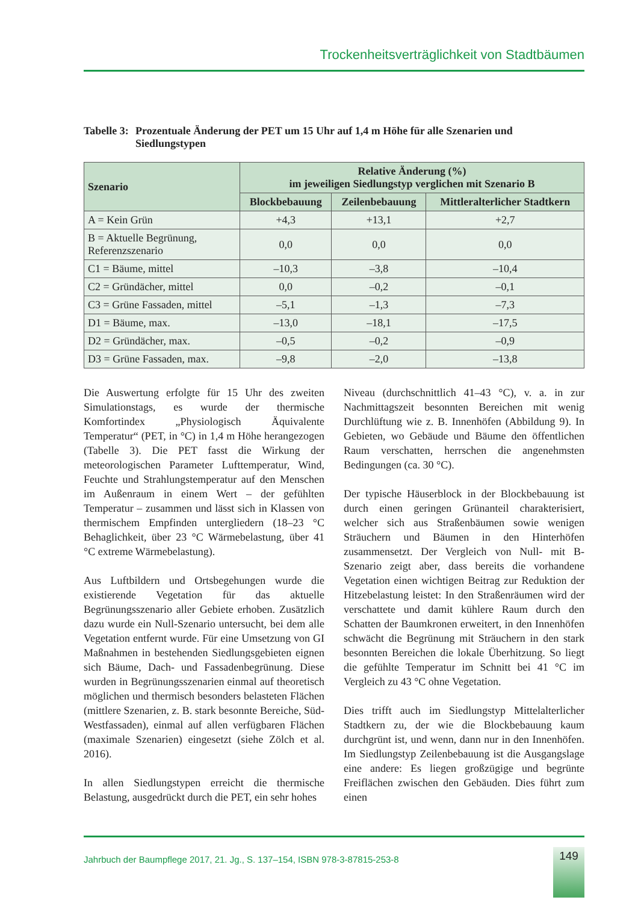Trockenheitsverträglichkeit von Stadtbäumen
Tabelle 3: Prozentuale Änderung der PET um 15 Uhr auf 1,4 m Höhe für alle Szenarien und Siedlungstypen
| Szenario | Relative Änderung (%) im jeweiligen Siedlungstyp verglichen mit Szenario B | | |
| --- | --- | --- | --- |
| | Blockbebauung | Zeilenbebauung | Mittleralterlicher Stadtkern |
| A = Kein Grün | +4,3 | +13,1 | +2,7 |
| B = Aktuelle Begrünung, Referenzszenario | 0,0 | 0,0 | 0,0 |
| C1 = Bäume, mittel | –10,3 | –3,8 | –10,4 |
| C2 = Gründächer, mittel | 0,0 | –0,2 | –0,1 |
| C3 = Grüne Fassaden, mittel | –5,1 | –1,3 | –7,3 |
| D1 = Bäume, max. | –13,0 | –18,1 | –17,5 |
| D2 = Gründächer, max. | –0,5 | –0,2 | –0,9 |
| D3 = Grüne Fassaden, max. | –9,8 | –2,0 | –13,8 |
Die Auswertung erfolgte für 15 Uhr des zweiten Simulationstags, es wurde der thermische Komfortindex „Physiologisch Äquivalente Temperatur“ (PET, in °C) in 1,4 m Höhe herangezogen (Tabelle 3). Die PET fasst die Wirkung der meteorologischen Parameter Lufttemperatur, Wind, Feuchte und Strahlungstemperatur auf den Menschen im Außenraum in einem Wert – der gefühlten Temperatur – zusammen und lässt sich in Klassen von thermischem Empfinden untergliedern (18–23 °C Behaglichkeit, über 23 °C Wärmebelastung, über 41 °C extreme Wärmebelastung).
Aus Luftbildern und Ortsbegehungen wurde die existierende Vegetation für das aktuelle Begrünungsszenario aller Gebiete erhoben. Zusätzlich dazu wurde ein Null-Szenario untersucht, bei dem alle Vegetation entfernt wurde. Für eine Umsetzung von GI Maßnahmen in bestehenden Siedlungsgebieten eignen sich Bäume, Dach- und Fassadenbegrünung. Diese wurden in Begrünungsszenarien einmal auf theoretisch möglichen und thermisch besonders belasteten Flächen (mittlere Szenarien, z. B. stark besonnte Bereiche, Süd-Westfassaden), einmal auf allen verfügbaren Flächen (maximale Szenarien) eingesetzt (siehe Zölch et al. 2016).
In allen Siedlungstypen erreicht die thermische Belastung, ausgedrückt durch die PET, ein sehr hohes
Niveau (durchschnittlich 41–43 °C), v. a. in zur Nachmittagszeit besonnten Bereichen mit wenig Durchlüftung wie z. B. Innenhöfen (Abbildung 9). In Gebieten, wo Gebäude und Bäume den öffentlichen Raum verschatten, herrschen die angenehmsten Bedingungen (ca. 30 °C).
Der typische Häuserblock in der Blockbebauung ist durch einen geringen Grünanteil charakterisiert, welcher sich aus Straßenbäumen sowie wenigen Sträuchern und Bäumen in den Hinterhöfen zusammensetzt. Der Vergleich von Null- mit B-Szenario zeigt aber, dass bereits die vorhandene Vegetation einen wichtigen Beitrag zur Reduktion der Hitzebelastung leistet: In den Straßenräumen wird der verschattete und damit kühlere Raum durch den Schatten der Baumkronen erweitert, in den Innenhöfen schwächt die Begrünung mit Sträuchern in den stark besonnten Bereichen die lokale Überhitzung. So liegt die gefühlte Temperatur im Schnitt bei 41 °C im Vergleich zu 43 °C ohne Vegetation.
Dies trifft auch im Siedlungstyp Mittelalterlicher Stadtkern zu, der wie die Blockbebauung kaum durchgrünt ist, und wenn, dann nur in den Innenhöfen. Im Siedlungstyp Zeilenbebauung ist die Ausgangslage eine andere: Es liegen großzügige und begrünte Freiflächen zwischen den Gebäuden. Dies führt zum einen
Jahrbuch der Baumpflege 2017, 21. Jg., S. 137–154, ISBN 978-3-87815-253-8
149